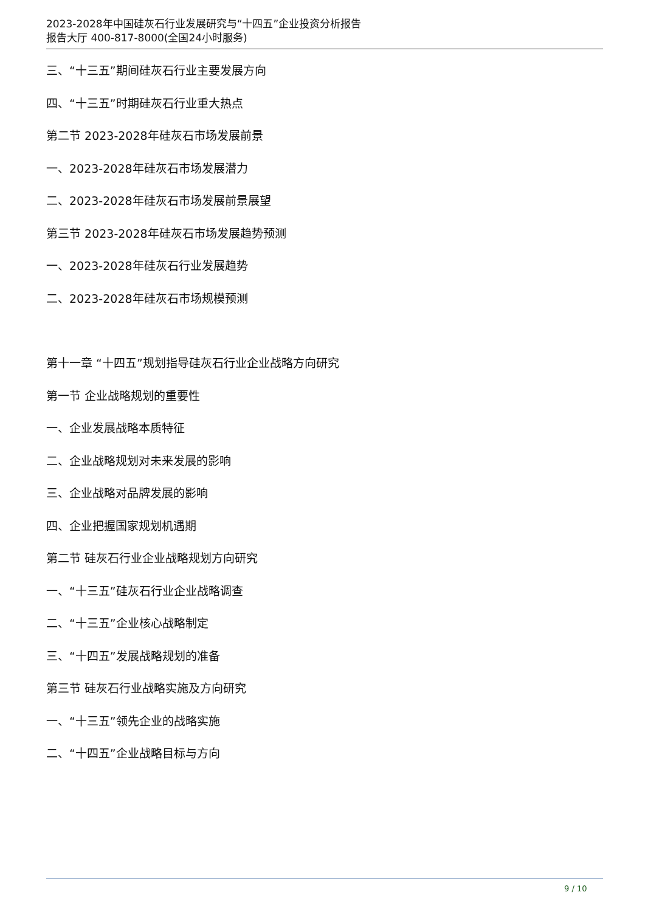2023-2028年中国硅灰石行业发展研究与“十四五”企业投资分析报告
报告大厅 400-817-8000(全国24小时服务)
三、“十三五”期间硅灰石行业主要发展方向
四、“十三五”时期硅灰石行业重大热点
第二节 2023-2028年硅灰石市场发展前景
一、2023-2028年硅灰石市场发展潜力
二、2023-2028年硅灰石市场发展前景展望
第三节 2023-2028年硅灰石市场发展趋势预测
一、2023-2028年硅灰石行业发展趋势
二、2023-2028年硅灰石市场规模预测
第十一章 “十四五”规划指导硅灰石行业企业战略方向研究
第一节 企业战略规划的重要性
一、企业发展战略本质特征
二、企业战略规划对未来发展的影响
三、企业战略对品牌发展的影响
四、企业把握国家规划机遇期
第二节 硅灰石行业企业战略规划方向研究
一、“十三五”硅灰石行业企业战略调查
二、“十三五”企业核心战略制定
三、“十四五”发展战略规划的准备
第三节 硅灰石行业战略实施及方向研究
一、“十三五”领先企业的战略实施
二、“十四五”企业战略目标与方向
9 / 10